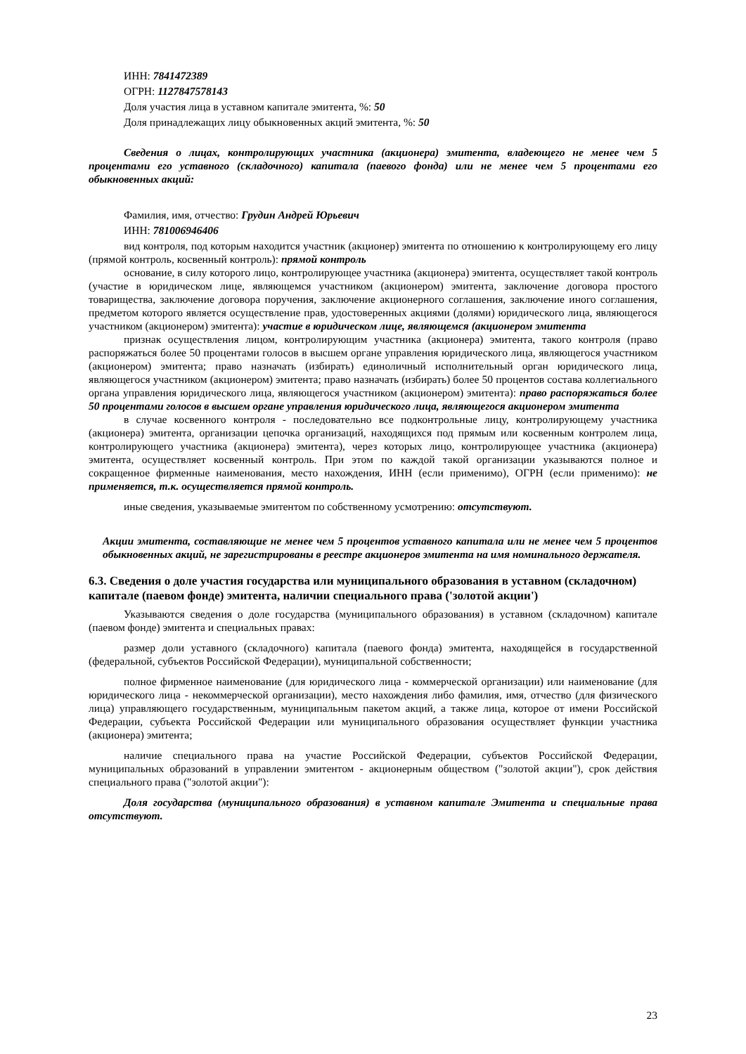ИНН: 7841472389
ОГРН: 1127847578143
Доля участия лица в уставном капитале эмитента, %: 50
Доля принадлежащих лицу обыкновенных акций эмитента, %: 50
Сведения о лицах, контролирующих участника (акционера) эмитента, владеющего не менее чем 5 процентами его уставного (складочного) капитала (паевого фонда) или не менее чем 5 процентами его обыкновенных акций:
Фамилия, имя, отчество: Грудин Андрей Юрьевич
ИНН: 781006946406
вид контроля, под которым находится участник (акционер) эмитента по отношению к контролирующему его лицу (прямой контроль, косвенный контроль): прямой контроль
основание, в силу которого лицо, контролирующее участника (акционера) эмитента, осуществляет такой контроль (участие в юридическом лице, являющемся участником (акционером) эмитента, заключение договора простого товарищества, заключение договора поручения, заключение акционерного соглашения, заключение иного соглашения, предметом которого является осуществление прав, удостоверенных акциями (долями) юридического лица, являющегося участником (акционером) эмитента): участие в юридическом лице, являющемся (акционером эмитента
признак осуществления лицом, контролирующим участника (акционера) эмитента, такого контроля (право распоряжаться более 50 процентами голосов в высшем органе управления юридического лица, являющегося участником (акционером) эмитента; право назначать (избирать) единоличный исполнительный орган юридического лица, являющегося участником (акционером) эмитента; право назначать (избирать) более 50 процентов состава коллегиального органа управления юридического лица, являющегося участником (акционером) эмитента): право распоряжаться более 50 процентами голосов в высшем органе управления юридического лица, являющегося акционером эмитента
в случае косвенного контроля - последовательно все подконтрольные лицу, контролирующему участника (акционера) эмитента, организации цепочка организаций, находящихся под прямым или косвенным контролем лица, контролирующего участника (акционера) эмитента), через которых лицо, контролирующее участника (акционера) эмитента, осуществляет косвенный контроль. При этом по каждой такой организации указываются полное и сокращенное фирменные наименования, место нахождения, ИНН (если применимо), ОГРН (если применимо): не применяется, т.к. осуществляется прямой контроль.
иные сведения, указываемые эмитентом по собственному усмотрению: отсутствуют.
Акции эмитента, составляющие не менее чем 5 процентов уставного капитала или не менее чем 5 процентов обыкновенных акций, не зарегистрированы в реестре акционеров эмитента на имя номинального держателя.
6.3. Сведения о доле участия государства или муниципального образования в уставном (складочном) капитале (паевом фонде) эмитента, наличии специального права ('золотой акции')
Указываются сведения о доле государства (муниципального образования) в уставном (складочном) капитале (паевом фонде) эмитента и специальных правах:
размер доли уставного (складочного) капитала (паевого фонда) эмитента, находящейся в государственной (федеральной, субъектов Российской Федерации), муниципальной собственности;
полное фирменное наименование (для юридического лица - коммерческой организации) или наименование (для юридического лица - некоммерческой организации), место нахождения либо фамилия, имя, отчество (для физического лица) управляющего государственным, муниципальным пакетом акций, а также лица, которое от имени Российской Федерации, субъекта Российской Федерации или муниципального образования осуществляет функции участника (акционера) эмитента;
наличие специального права на участие Российской Федерации, субъектов Российской Федерации, муниципальных образований в управлении эмитентом - акционерным обществом ("золотой акции"), срок действия специального права ("золотой акции"):
Доля государства (муниципального образования) в уставном капитале Эмитента и специальные права отсутствуют.
23